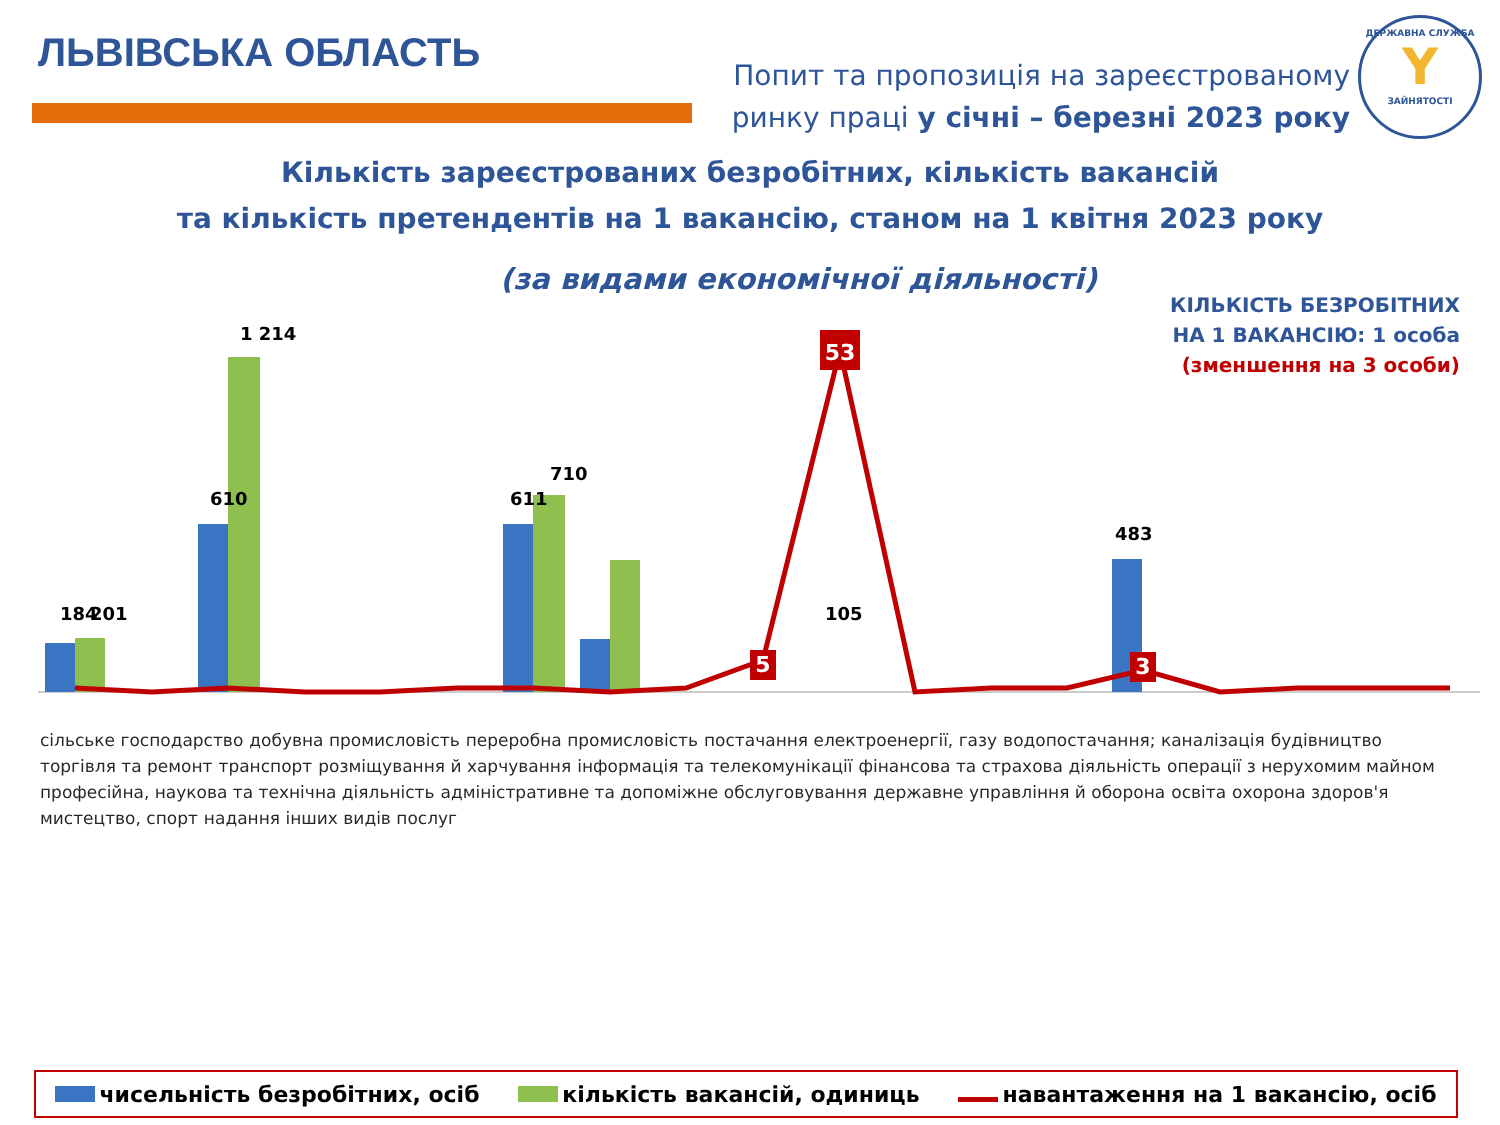ЛЬВІВСЬКА ОБЛАСТЬ
Попит та пропозиція на зареєстрованому
ринку праці у січні – березні 2023 року
ДЕРЖАВНА СЛУЖБА
Y
ЗАЙНЯТОСТІ
Кількість зареєстрованих безробітних, кількість вакансій
та кількість претендентів на 1 вакансію, станом на 1 квітня 2023 року
(за видами економічної діяльності)
КІЛЬКІСТЬ БЕЗРОБІТНИХ
НА 1 ВАКАНСІЮ: 1 особа
(зменшення на 3 особи)
53
5
3
184
201
610
1 214
611
710
105
483
сільське господарство добувна промисловість переробна промисловість постачання електроенергії, газу водопостачання; каналізація будівництво торгівля та ремонт транспорт розміщування й харчування інформація та телекомунікації фінансова та страхова діяльність операції з нерухомим майном професійна, наукова та технічна діяльність адміністративне та допоміжне обслуговування державне управління й оборона освіта охорона здоров'я мистецтво, спорт надання інших видів послуг
чисельність безробітних, осіб кількість вакансій, одиниць навантаження на 1 вакансію, осіб